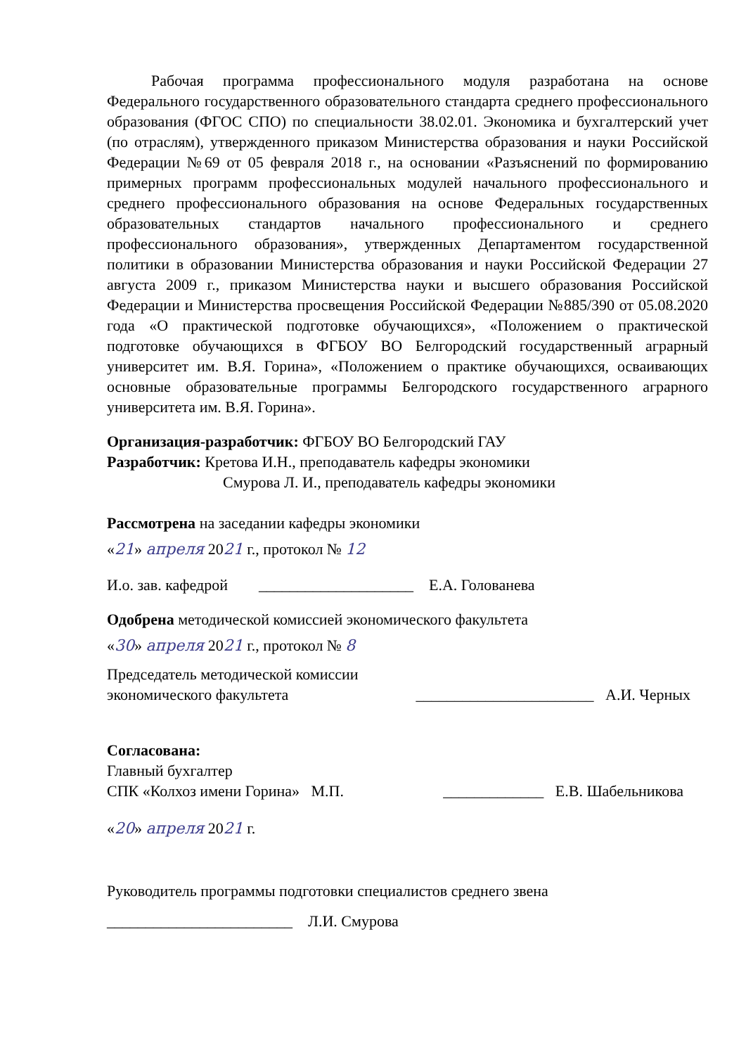Рабочая программа профессионального модуля разработана на основе Федерального государственного образовательного стандарта среднего профессионального образования (ФГОС СПО) по специальности 38.02.01. Экономика и бухгалтерский учет (по отраслям), утвержденного приказом Министерства образования и науки Российской Федерации №69 от 05 февраля 2018 г., на основании «Разъяснений по формированию примерных программ профессиональных модулей начального профессионального и среднего профессионального образования на основе Федеральных государственных образовательных стандартов начального профессионального и среднего профессионального образования», утвержденных Департаментом государственной политики в образовании Министерства образования и науки Российской Федерации 27 августа 2009 г., приказом Министерства науки и высшего образования Российской Федерации и Министерства просвещения Российской Федерации №885/390 от 05.08.2020 года «О практической подготовке обучающихся», «Положением о практической подготовке обучающихся в ФГБОУ ВО Белгородский государственный аграрный университет им. В.Я. Горина», «Положением о практике обучающихся, осваивающих основные образовательные программы Белгородского государственного аграрного университета им. В.Я. Горина».
Организация-разработчик: ФГБОУ ВО Белгородский ГАУ
Разработчик: Кретова И.Н., преподаватель кафедры экономики
Смурова Л. И., преподаватель кафедры экономики
Рассмотрена на заседании кафедры экономики
«21» апреля 2021 г., протокол № 12
И.о. зав. кафедрой ____________________ Е.А. Голованева
Одобрена методической комиссией экономического факультета
«30» апреля 2021 г., протокол № 8
Председатель методической комиссии
экономического факультета _______________________ А.И. Черных
Согласована:
Главный бухгалтер
СПК «Колхоз имени Горина» М.П. _____________ Е.В. Шабельникова
«20» апреля 2021 г.
Руководитель программы подготовки специалистов среднего звена
________________________ Л.И. Смурова